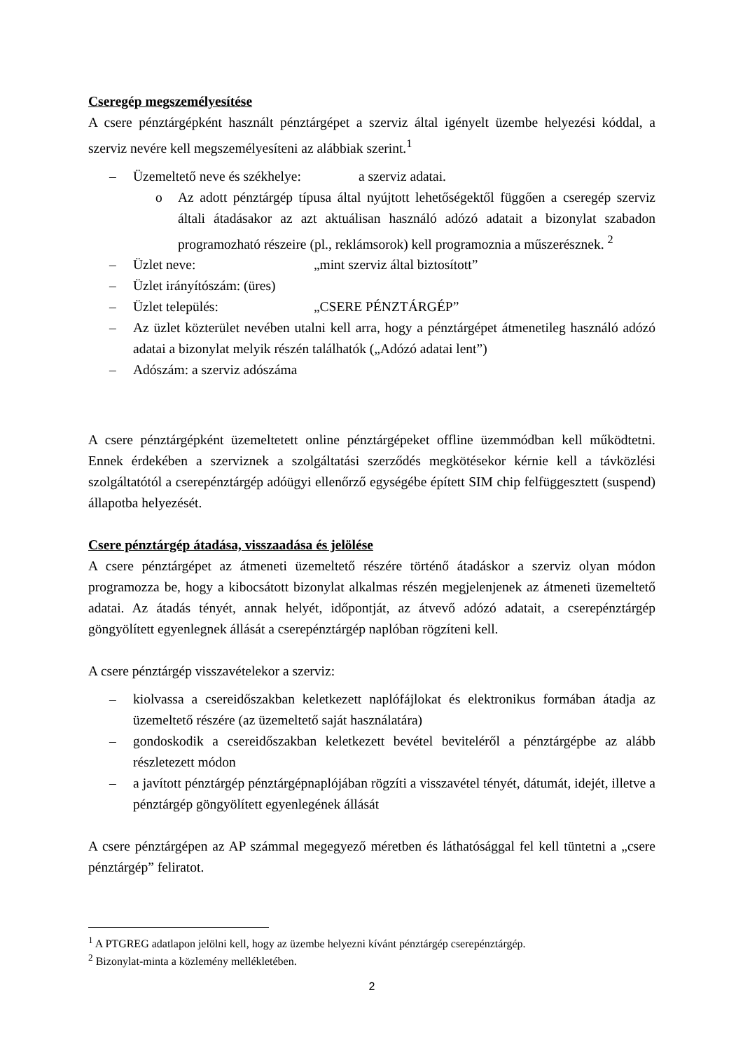Cseregép megszemélyesítése
A csere pénztárgépként használt pénztárgépet a szerviz által igényelt üzembe helyezési kóddal, a szerviz nevére kell megszemélyesíteni az alábbiak szerint.<sup>1</sup>
– Üzemeltető neve és székhelye: a szerviz adatai.
o Az adott pénztárgép típusa által nyújtott lehetőségektől függően a cseregép szerviz általi átadásakor az azt aktuálisan használó adózó adatait a bizonylat szabadon programozható részeire (pl., reklámsorok) kell programoznia a műszerésznek. <sup>2</sup>
– Üzlet neve: „mint szerviz által biztosított”
– Üzlet irányítószám: (üres)
– Üzlet település: „CSERE PÉNZTÁRGÉP”
– Az üzlet közterület nevében utalni kell arra, hogy a pénztárgépet átmenetileg használó adózó adatai a bizonylat melyik részén találhatók („Adózó adatai lent”)
– Adószám: a szerviz adószáma
A csere pénztárgépként üzemeltetett online pénztárgépeket offline üzemmódban kell működtetni. Ennek érdekében a szerviznek a szolgáltatási szerződés megkötésekor kérnie kell a távközlési szolgáltatótól a cserepénztárgép adóügyi ellenőrző egységébe épített SIM chip felfüggesztett (suspend) állapotba helyezését.
Csere pénztárgép átadása, visszaadása és jelölése
A csere pénztárgépet az átmeneti üzemeltető részére történő átadáskor a szerviz olyan módon programozza be, hogy a kibocsátott bizonylat alkalmas részén megjelenjenek az átmeneti üzemeltető adatai. Az átadás tényét, annak helyét, időpontját, az átvevő adózó adatait, a cserepénztárgép göngyölített egyenlegnek állását a cserepénztárgép naplóban rögzíteni kell.
A csere pénztárgép visszavételekor a szerviz:
– kiolvassa a csereidőszakban keletkezett naplófájlokat és elektronikus formában átadja az üzemeltető részére (az üzemeltető saját használatára)
– gondoskodik a csereidőszakban keletkezett bevétel beviteléről a pénztárgépbe az alább részletezett módon
– a javított pénztárgép pénztárgépnaplójában rögzíti a visszavétel tényét, dátumát, idejét, illetve a pénztárgép göngyölített egyenlegének állását
A csere pénztárgépen az AP számmal megegyező méretben és láthatósággal fel kell tüntetni a „csere pénztárgép” feliratot.
<sup>1</sup> A PTGREG adatlapon jelölni kell, hogy az üzembe helyezni kívánt pénztárgép cserepénztárgép.
<sup>2</sup> Bizonylat-minta a közlemény mellékletében.
2